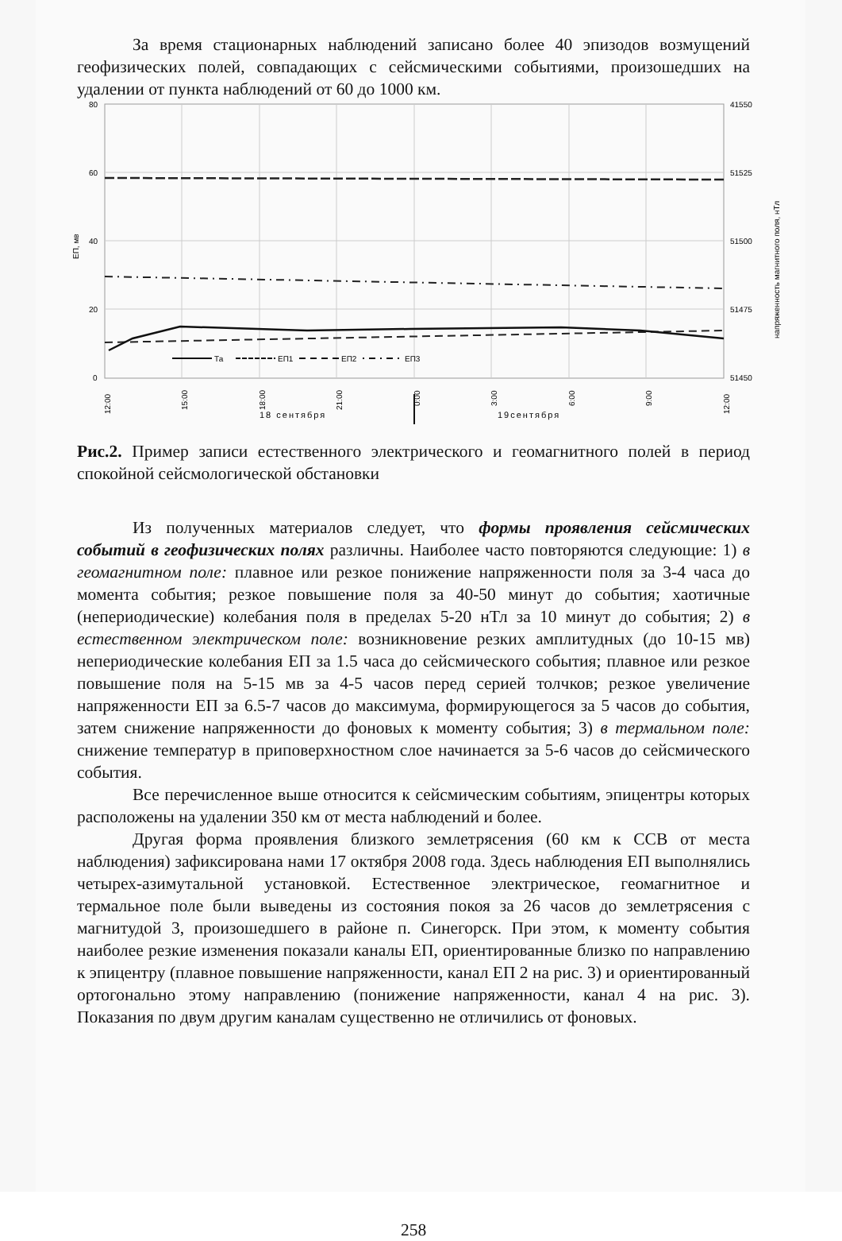За время стационарных наблюдений записано более 40 эпизодов возмущений геофизических полей, совпадающих с сейсмическими событиями, произошедших на удалении от пункта наблюдений от 60 до 1000 км.
80
60
40
20
0
41550
51525
51500
51475
51450
ЕП, мв
напряженность магнитного поля, нТл
Та
ЕП1
ЕП2
ЕП3
12:00
15:00
18:00
21:00
0:00
3:00
6:00
9:00
12:00
18 сентября
19сентября
Рис.2. Пример записи естественного электрического и геомагнитного полей в период спокойной сейсмологической обстановки
Из полученных материалов следует, что формы проявления сейсмических событий в геофизических полях различны. Наиболее часто повторяются следующие: 1) в геомагнитном поле: плавное или резкое понижение напряженности поля за 3-4 часа до момента события; резкое повышение поля за 40-50 минут до события; хаотичные (непериодические) колебания поля в пределах 5-20 нТл за 10 минут до события; 2) в естественном электрическом поле: возникновение резких амплитудных (до 10-15 мв) непериодические колебания ЕП за 1.5 часа до сейсмического события; плавное или резкое повышение поля на 5-15 мв за 4-5 часов перед серией толчков; резкое увеличение напряженности ЕП за 6.5-7 часов до максимума, формирующегося за 5 часов до события, затем снижение напряженности до фоновых к моменту события; 3) в термальном поле: снижение температур в приповерхностном слое начинается за 5-6 часов до сейсмического события.
Все перечисленное выше относится к сейсмическим событиям, эпицентры которых расположены на удалении 350 км от места наблюдений и более.
Другая форма проявления близкого землетрясения (60 км к ССВ от места наблюдения) зафиксирована нами 17 октября 2008 года. Здесь наблюдения ЕП выполнялись четырех-азимутальной установкой. Естественное электрическое, геомагнитное и термальное поле были выведены из состояния покоя за 26 часов до землетрясения с магнитудой 3, произошедшего в районе п. Синегорск. При этом, к моменту события наиболее резкие изменения показали каналы ЕП, ориентированные близко по направлению к эпицентру (плавное повышение напряженности, канал ЕП 2 на рис. 3) и ориентированный ортогонально этому направлению (понижение напряженности, канал 4 на рис. 3). Показания по двум другим каналам существенно не отличились от фоновых.
258